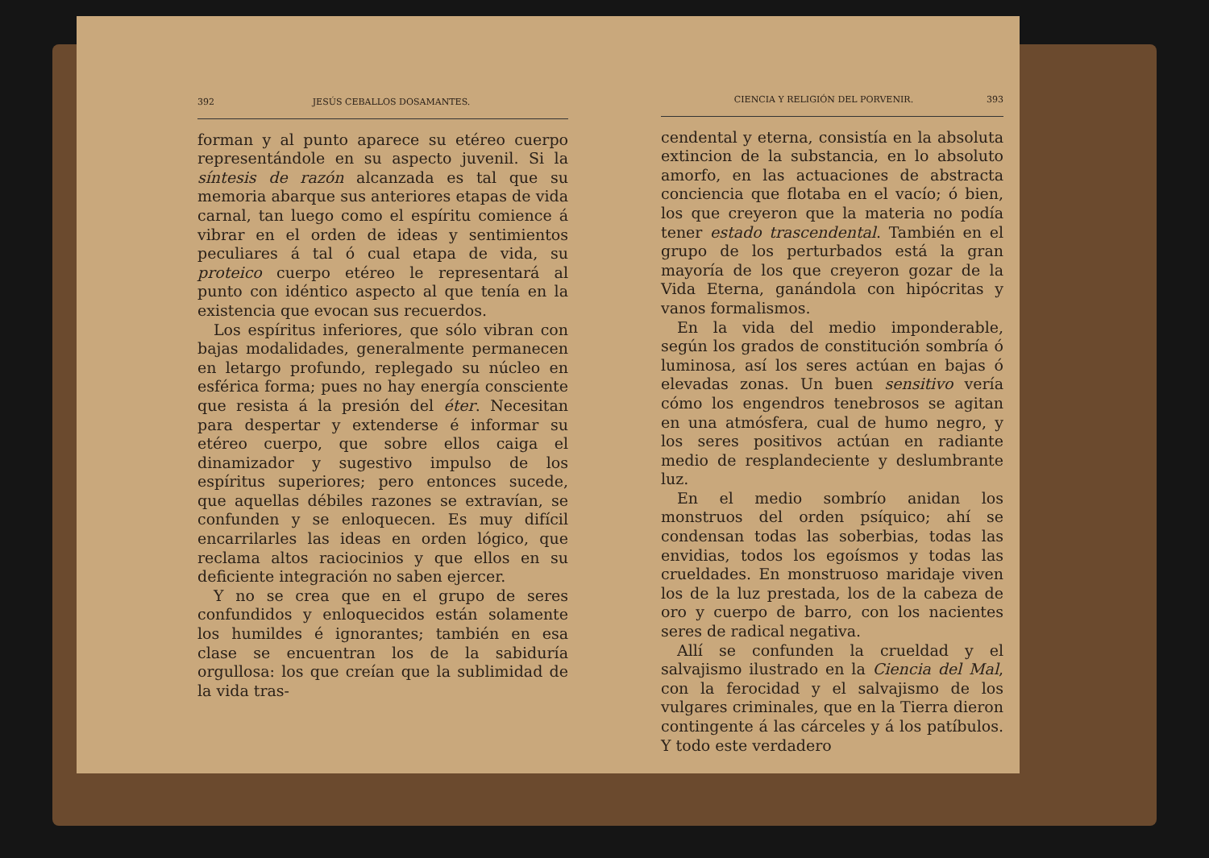392 JESÚS CEBALLOS DOSAMANTES.
forman y al punto aparece su etéreo cuerpo representándole en su aspecto juvenil. Si la síntesis de razón alcanzada es tal que su memoria abarque sus anteriores etapas de vida carnal, tan luego como el espíritu comience á vibrar en el orden de ideas y sentimientos peculiares á tal ó cual etapa de vida, su proteico cuerpo etéreo le representará al punto con idéntico aspecto al que tenía en la existencia que evocan sus recuerdos.
Los espíritus inferiores, que sólo vibran con bajas modalidades, generalmente permanecen en letargo profundo, replegado su núcleo en esférica forma; pues no hay energía consciente que resista á la presión del éter. Necesitan para despertar y extenderse é informar su etéreo cuerpo, que sobre ellos caiga el dinamizador y sugestivo impulso de los espíritus superiores; pero entonces sucede, que aquellas débiles razones se extravían, se confunden y se enloquecen. Es muy difícil encarrilarles las ideas en orden lógico, que reclama altos raciocinios y que ellos en su deficiente integración no saben ejercer.
Y no se crea que en el grupo de seres confundidos y enloquecidos están solamente los humildes é ignorantes; también en esa clase se encuentran los de la sabiduría orgullosa: los que creían que la sublimidad de la vida tras-
CIENCIA Y RELIGIÓN DEL PORVENIR. 393
cendental y eterna, consistía en la absoluta extincion de la substancia, en lo absoluto amorfo, en las actuaciones de abstracta conciencia que flotaba en el vacío; ó bien, los que creyeron que la materia no podía tener estado trascendental. También en el grupo de los perturbados está la gran mayoría de los que creyeron gozar de la Vida Eterna, ganándola con hipócritas y vanos formalismos.
En la vida del medio imponderable, según los grados de constitución sombría ó luminosa, así los seres actúan en bajas ó elevadas zonas. Un buen sensitivo vería cómo los engendros tenebrosos se agitan en una atmósfera, cual de humo negro, y los seres positivos actúan en radiante medio de resplandeciente y deslumbrante luz.
En el medio sombrío anidan los monstruos del orden psíquico; ahí se condensan todas las soberbias, todas las envidias, todos los egoísmos y todas las crueldades. En monstruoso maridaje viven los de la luz prestada, los de la cabeza de oro y cuerpo de barro, con los nacientes seres de radical negativa.
Allí se confunden la crueldad y el salvajismo ilustrado en la Ciencia del Mal, con la ferocidad y el salvajismo de los vulgares criminales, que en la Tierra dieron contingente á las cárceles y á los patíbulos. Y todo este verdadero